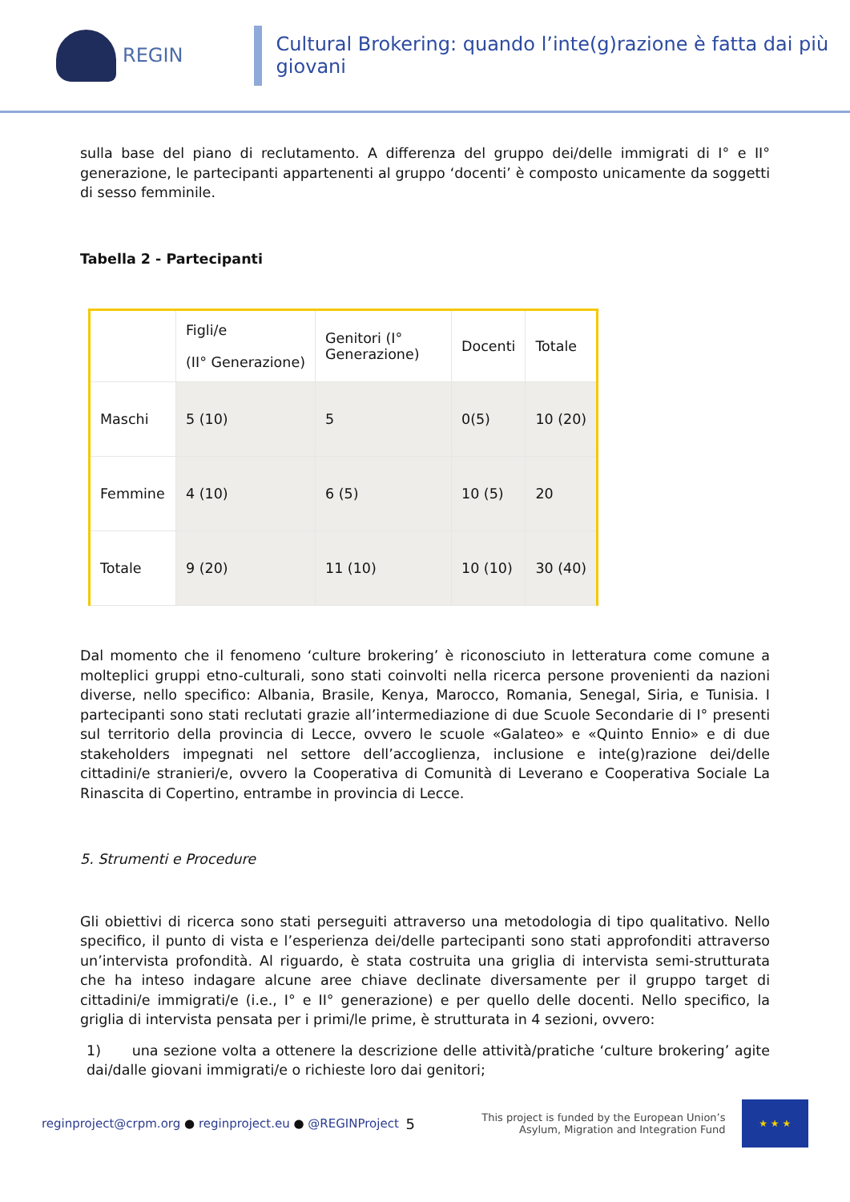REGIN
Cultural Brokering: quando l’inte(g)razione è fatta dai più giovani
sulla base del piano di reclutamento. A differenza del gruppo dei/delle immigrati di I° e II° generazione, le partecipanti appartenenti al gruppo ‘docenti’ è composto unicamente da soggetti di sesso femminile.
Tabella 2 - Partecipanti
| | Figli/e (II° Generazione) | Genitori (I° Generazione) | Docenti | Totale |
| --- | --- | --- | --- | --- |
| Maschi | 5 (10) | 5 | 0(5) | 10 (20) |
| Femmine | 4 (10) | 6 (5) | 10 (5) | 20 |
| Totale | 9 (20) | 11 (10) | 10 (10) | 30 (40) |
Dal momento che il fenomeno ‘culture brokering’ è riconosciuto in letteratura come comune a molteplici gruppi etno-culturali, sono stati coinvolti nella ricerca persone provenienti da nazioni diverse, nello specifico: Albania, Brasile, Kenya, Marocco, Romania, Senegal, Siria, e Tunisia. I partecipanti sono stati reclutati grazie all’intermediazione di due Scuole Secondarie di I° presenti sul territorio della provincia di Lecce, ovvero le scuole «Galateo» e «Quinto Ennio» e di due stakeholders impegnati nel settore dell’accoglienza, inclusione e inte(g)razione dei/delle cittadini/e stranieri/e, ovvero la Cooperativa di Comunità di Leverano e Cooperativa Sociale La Rinascita di Copertino, entrambe in provincia di Lecce.
5. Strumenti e Procedure
Gli obiettivi di ricerca sono stati perseguiti attraverso una metodologia di tipo qualitativo. Nello specifico, il punto di vista e l’esperienza dei/delle partecipanti sono stati approfonditi attraverso un’intervista profondità. Al riguardo, è stata costruita una griglia di intervista semi-strutturata che ha inteso indagare alcune aree chiave declinate diversamente per il gruppo target di cittadini/e immigrati/e (i.e., I° e II° generazione) e per quello delle docenti. Nello specifico, la griglia di intervista pensata per i primi/le prime, è strutturata in 4 sezioni, ovvero:
1) una sezione volta a ottenere la descrizione delle attività/pratiche ‘culture brokering’ agite dai/dalle giovani immigrati/e o richieste loro dai genitori;
reginproject@crpm.org ● reginproject.eu ● @REGINProject
5
This project is funded by the European Union’s
Asylum, Migration and Integration Fund
★ ★ ★